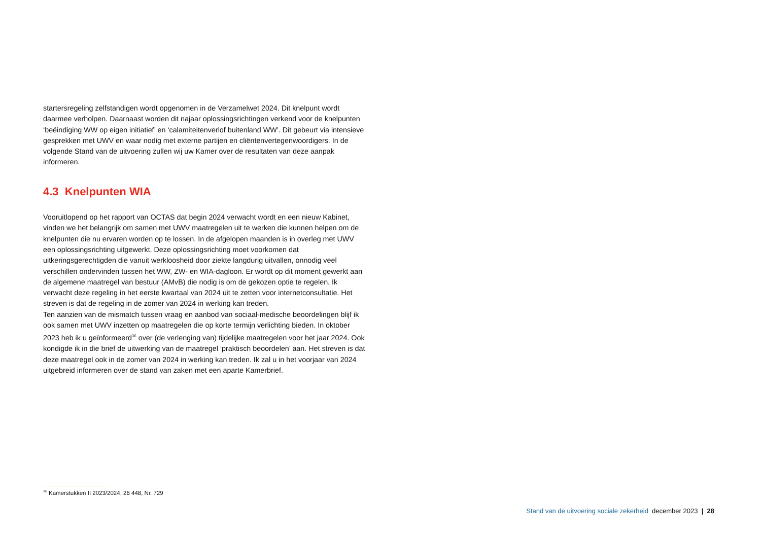startersregeling zelfstandigen wordt opgenomen in de Verzamelwet 2024. Dit knelpunt wordt daarmee verholpen. Daarnaast worden dit najaar oplossingsrichtingen verkend voor de knelpunten ‘beëindiging WW op eigen initiatief’ en ‘calamiteitenverlof buitenland WW’. Dit gebeurt via intensieve gesprekken met UWV en waar nodig met externe partijen en cliëntenvertegenwoordigers. In de volgende Stand van de uitvoering zullen wij uw Kamer over de resultaten van deze aanpak informeren.
4.3 Knelpunten WIA
Vooruitlopend op het rapport van OCTAS dat begin 2024 verwacht wordt en een nieuw Kabinet, vinden we het belangrijk om samen met UWV maatregelen uit te werken die kunnen helpen om de knelpunten die nu ervaren worden op te lossen. In de afgelopen maanden is in overleg met UWV een oplossingsrichting uitgewerkt. Deze oplossingsrichting moet voorkomen dat uitkeringsgerechtigden die vanuit werkloosheid door ziekte langdurig uitvallen, onnodig veel verschillen ondervinden tussen het WW, ZW- en WIA-dagloon. Er wordt op dit moment gewerkt aan de algemene maatregel van bestuur (AMvB) die nodig is om de gekozen optie te regelen. Ik verwacht deze regeling in het eerste kwartaal van 2024 uit te zetten voor internetconsultatie. Het streven is dat de regeling in de zomer van 2024 in werking kan treden.
Ten aanzien van de mismatch tussen vraag en aanbod van sociaal-medische beoordelingen blijf ik ook samen met UWV inzetten op maatregelen die op korte termijn verlichting bieden. In oktober 2023 heb ik u geïnformeerd<sup>36</sup> over (de verlenging van) tijdelijke maatregelen voor het jaar 2024. Ook kondigde ik in die brief de uitwerking van de maatregel ‘praktisch beoordelen’ aan. Het streven is dat deze maatregel ook in de zomer van 2024 in werking kan treden. Ik zal u in het voorjaar van 2024 uitgebreid informeren over de stand van zaken met een aparte Kamerbrief.
<sup>36</sup> Kamerstukken II 2023/2024, 26 448, Nr. 729
Stand van de uitvoering sociale zekerheid december 2023 | 28